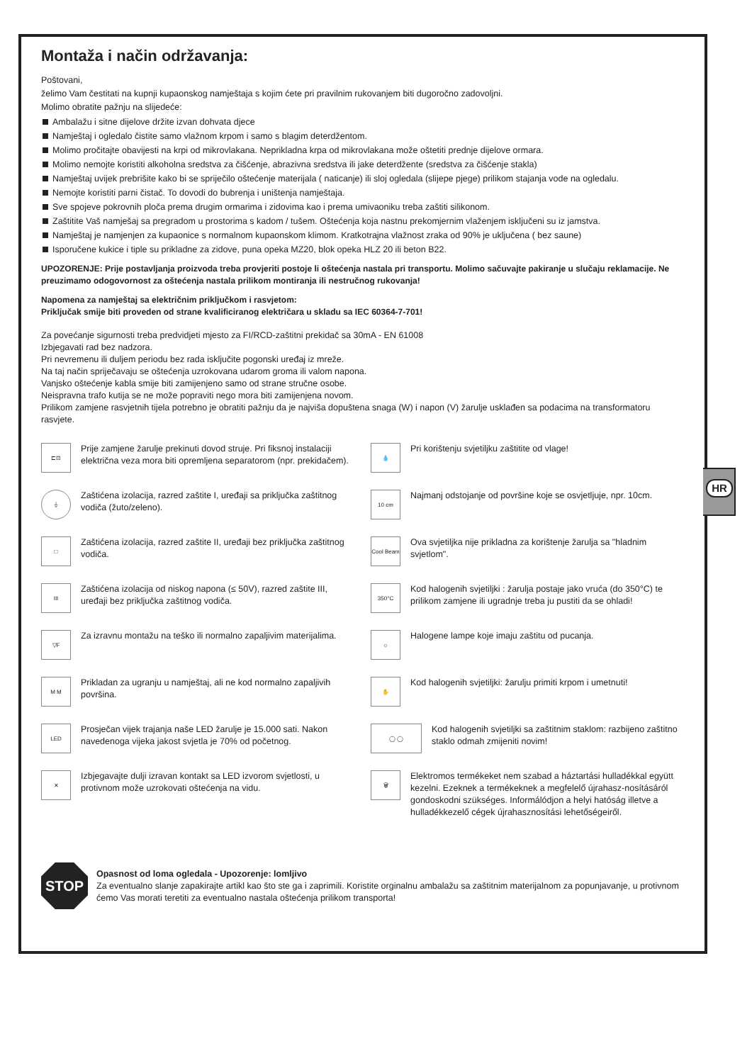HR
Montaža i način održavanja:
Poštovani,
želimo Vam čestitati na kupnji kupaonskog namještaja s kojim ćete pri pravilnim rukovanjem biti dugoročno zadovoljni.
Molimo obratite pažnju na slijedeće:
Ambalažu i sitne dijelove držite izvan dohvata djece
Namještaj i ogledalo čistite samo vlažnom krpom i samo s blagim deterdžentom.
Molimo pročitajte obavijesti na krpi od mikrovlakana. Neprikladna krpa od mikrovlakana može oštetiti prednje dijelove ormara.
Molimo nemojte koristiti alkoholna sredstva za čišćenje, abrazivna sredstva ili jake deterdžente (sredstva za čišćenje stakla)
Namještaj uvijek prebrišite kako bi se spriječilo oštećenje materijala ( naticanje) ili sloj ogledala (slijepe pjege) prilikom stajanja vode na ogledalu.
Nemojte koristiti parni čistač. To dovodi do bubrenja i uništenja namještaja.
Sve spojeve pokrovnih ploča prema drugim ormarima i zidovima kao i prema umivaoniku treba zaštiti silikonom.
Zaštitite Vaš namješaj sa pregradom u prostorima s kadom / tušem. Oštećenja koja nastnu prekomjernim vlaženjem isključeni su iz jamstva.
Namještaj je namjenjen za kupaonice s normalnom kupaonskom klimom. Kratkotrajna vlažnost zraka od 90% je uključena ( bez saune)
Isporučene kukice i tiple su prikladne za zidove, puna opeka MZ20, blok opeka HLZ 20 ili beton B22.
UPOZORENJE: Prije postavljanja proizvoda treba provjeriti postoje li oštećenja nastala pri transportu. Molimo sačuvajte pakiranje u slučaju reklamacije. Ne preuzimamo odogovornost za oštećenja nastala prilikom montiranja ili nestručnog rukovanja!
Napomena za namještaj sa električnim priključkom i rasvjetom:
Priključak smije biti proveden od strane kvalificiranog električara u skladu sa IEC 60364-7-701!
Za povećanje sigurnosti treba predvidjeti mjesto za FI/RCD-zaštitni prekidač sa 30mA - EN 61008
Izbjegavati rad bez nadzora.
Pri nevremenu ili duljem periodu bez rada isključite pogonski uređaj iz mreže.
Na taj način spriječavaju se oštećenja uzrokovana udarom groma ili valom napona.
Vanjsko oštećenje kabla smije biti zamijenjeno samo od strane stručne osobe.
Neispravna trafo kutija se ne može popraviti nego mora biti zamijenjena novom.
Prilikom zamjene rasvjetnih tijela potrebno je obratiti pažnju da je najviša dopuštena snaga (W) i napon (V) žarulje usklađen sa podacima na transformatoru rasvjete.
⊏⊡
Prije zamjene žarulje prekinuti dovod struje. Pri fiksnoj instalaciji električna veza mora biti opremljena separatorom (npr. prekidačem).
⏚
Zaštićena izolacija, razred zaštite I, uređaji sa priključka zaštitnog vodiča (žuto/zeleno).
□
Zaštićena izolacija, razred zaštite II, uređaji bez priključka zaštitnog vodiča.
III
Zaštićena izolacija od niskog napona (≤ 50V), razred zaštite III, uređaji bez priključka zaštitnog vodiča.
▽F
Za izravnu montažu na teško ili normalno zapaljivim materijalima.
M M
Prikladan za ugranju u namještaj, ali ne kod normalno zapaljivih površina.
LED
Prosječan vijek trajanja naše LED žarulje je 15.000 sati. Nakon navedenoga vijeka jakost svjetla je 70% od početnog.
✕
Izbjegavajte dulji izravan kontakt sa LED izvorom svjetlosti, u protivnom može uzrokovati oštećenja na vidu.
💧
Pri korištenju svjetiljku zaštitite od vlage!
10 cm
Najmanj odstojanje od površine koje se osvjetljuje, npr. 10cm.
Cool Beam
Ova svjetiljka nije prikladna za korištenje žarulja sa "hladnim svjetlom".
350°C
Kod halogenih svjetiljki : žarulja postaje jako vruća (do 350°C) te prilikom zamjene ili ugradnje treba ju pustiti da se ohladi!
☼
Halogene lampe koje imaju zaštitu od pucanja.
✋
Kod halogenih svjetiljki: žarulju primiti krpom i umetnuti!
◯ ◯
Kod halogenih svjetiljki sa zaštitnim staklom: razbijeno zaštitno staklo odmah zmijeniti novim!
🗑
Elektromos termékeket nem szabad a háztartási hulladékkal együtt kezelni. Ezeknek a termékeknek a megfelelő újrahasz-nosításáról gondoskodni szükséges. Informálódjon a helyi hatóság illetve a hulladékkezelő cégek újrahasznosítási lehetőségeiről.
STOP
Opasnost od loma ogledala - Upozorenje: lomljivo
Za eventualno slanje zapakirajte artikl kao što ste ga i zaprimili. Koristite orginalnu ambalažu sa zaštitnim materijalnom za popunjavanje, u protivnom ćemo Vas morati teretiti za eventualno nastala oštećenja prilikom transporta!